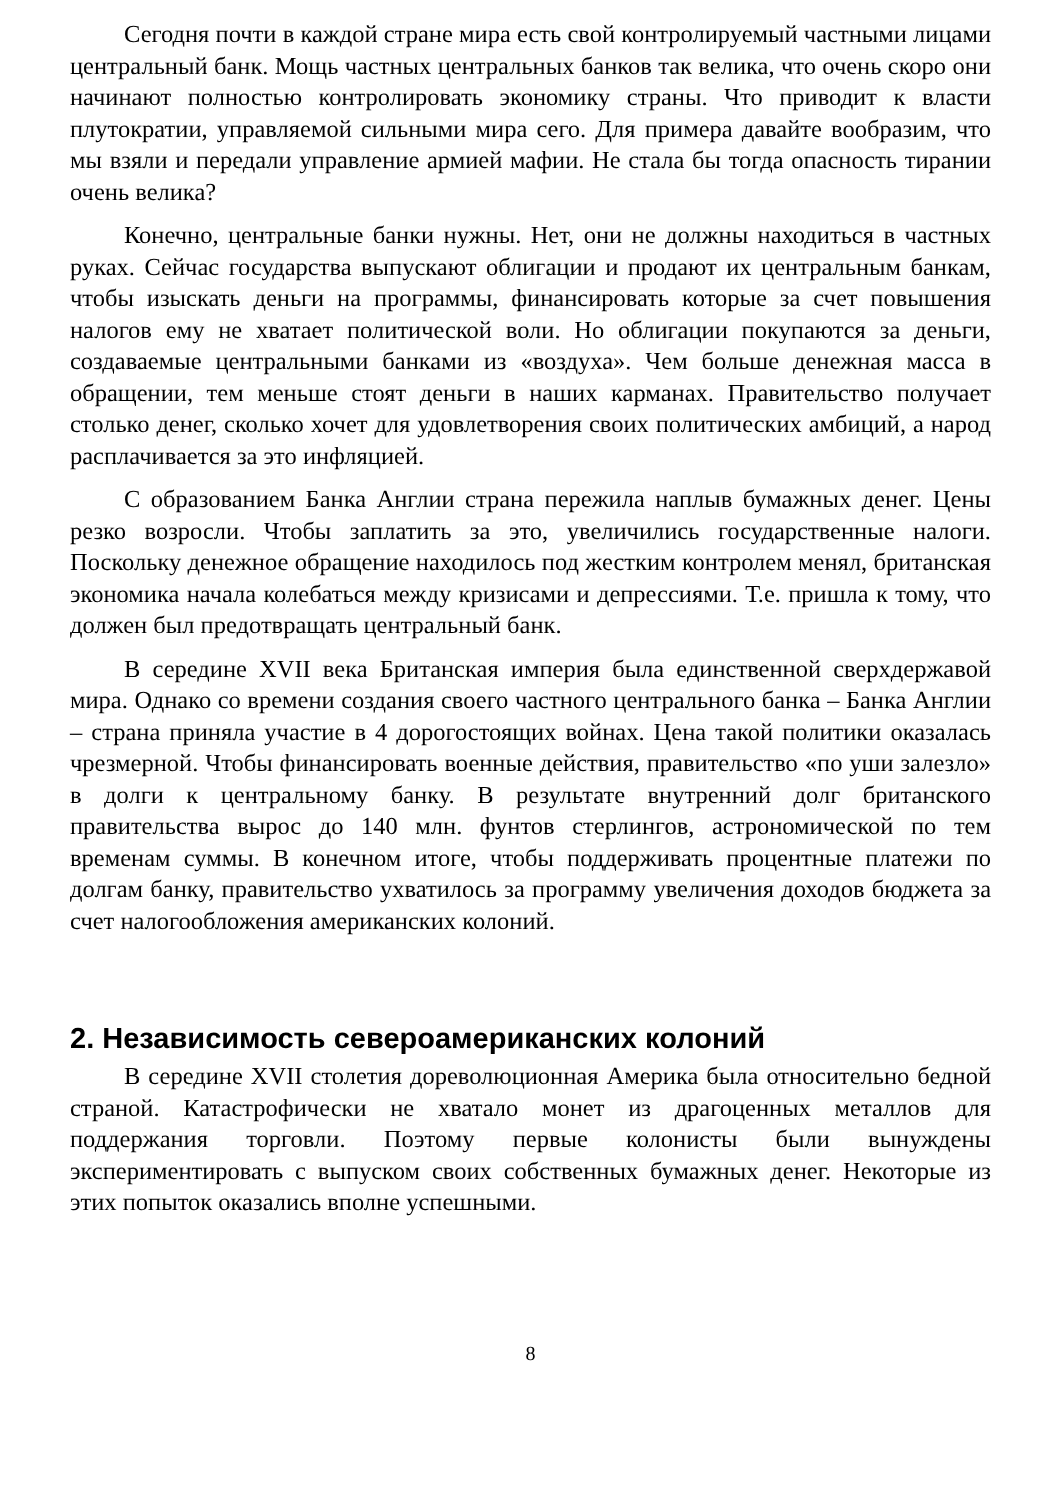Сегодня почти в каждой стране мира есть свой контролируемый частными лицами центральный банк. Мощь частных центральных банков так велика, что очень скоро они начинают полностью контролировать экономику страны. Что приводит к власти плутократии, управляемой сильными мира сего. Для примера давайте вообразим, что мы взяли и передали управление армией мафии. Не стала бы тогда опасность тирании очень велика?
Конечно, центральные банки нужны. Нет, они не должны находиться в частных руках. Сейчас государства выпускают облигации и продают их центральным банкам, чтобы изыскать деньги на программы, финансировать которые за счет повышения налогов ему не хватает политической воли. Но облигации покупаются за деньги, создаваемые центральными банками из «воздуха». Чем больше денежная масса в обращении, тем меньше стоят деньги в наших карманах. Правительство получает столько денег, сколько хочет для удовлетворения своих политических амбиций, а народ расплачивается за это инфляцией.
С образованием Банка Англии страна пережила наплыв бумажных денег. Цены резко возросли. Чтобы заплатить за это, увеличились государственные налоги. Поскольку денежное обращение находилось под жестким контролем менял, британская экономика начала колебаться между кризисами и депрессиями. Т.е. пришла к тому, что должен был предотвращать центральный банк.
В середине XVII века Британская империя была единственной сверхдержавой мира. Однако со времени создания своего частного центрального банка – Банка Англии – страна приняла участие в 4 дорогостоящих войнах. Цена такой политики оказалась чрезмерной. Чтобы финансировать военные действия, правительство «по уши залезло» в долги к центральному банку. В результате внутренний долг британского правительства вырос до 140 млн. фунтов стерлингов, астрономической по тем временам суммы. В конечном итоге, чтобы поддерживать процентные платежи по долгам банку, правительство ухватилось за программу увеличения доходов бюджета за счет налогообложения американских колоний.
2. Независимость североамериканских колоний
В середине XVII столетия дореволюционная Америка была относительно бедной страной. Катастрофически не хватало монет из драгоценных металлов для поддержания торговли. Поэтому первые колонисты были вынуждены экспериментировать с выпуском своих собственных бумажных денег. Некоторые из этих попыток оказались вполне успешными.
8